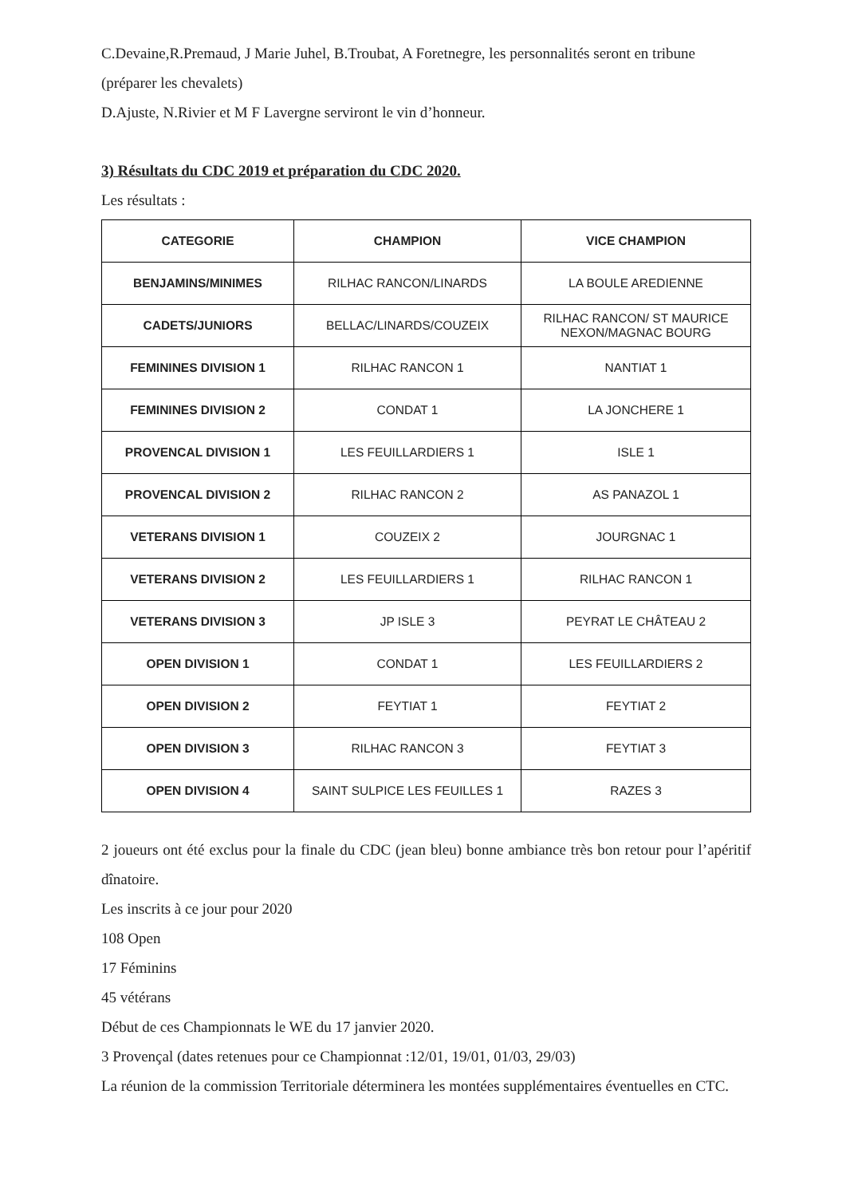C.Devaine,R.Premaud, J Marie Juhel, B.Troubat, A Foretnegre, les personnalités seront en tribune (préparer les chevalets)
D.Ajuste, N.Rivier et M F Lavergne serviront le vin d’honneur.
3) Résultats du CDC 2019 et préparation du CDC 2020.
Les résultats :
| CATEGORIE | CHAMPION | VICE CHAMPION |
| --- | --- | --- |
| BENJAMINS/MINIMES | RILHAC RANCON/LINARDS | LA BOULE AREDIENNE |
| CADETS/JUNIORS | BELLAC/LINARDS/COUZEIX | RILHAC RANCON/ ST MAURICE NEXON/MAGNAC BOURG |
| FEMININES DIVISION 1 | RILHAC RANCON 1 | NANTIAT 1 |
| FEMININES DIVISION 2 | CONDAT 1 | LA JONCHERE 1 |
| PROVENCAL DIVISION 1 | LES FEUILLARDIERS 1 | ISLE 1 |
| PROVENCAL DIVISION 2 | RILHAC RANCON 2 | AS PANAZOL 1 |
| VETERANS DIVISION 1 | COUZEIX 2 | JOURGNAC 1 |
| VETERANS DIVISION 2 | LES FEUILLARDIERS 1 | RILHAC RANCON 1 |
| VETERANS DIVISION 3 | JP ISLE 3 | PEYRAT LE CHÂTEAU 2 |
| OPEN DIVISION 1 | CONDAT 1 | LES FEUILLARDIERS 2 |
| OPEN DIVISION 2 | FEYTIAT 1 | FEYTIAT 2 |
| OPEN DIVISION 3 | RILHAC RANCON 3 | FEYTIAT 3 |
| OPEN DIVISION 4 | SAINT SULPICE LES FEUILLES 1 | RAZES 3 |
2 joueurs ont été exclus pour la finale du CDC (jean bleu) bonne ambiance très bon retour pour l’apéritif dînatoire.
Les inscrits à ce jour pour 2020
108 Open
17 Féminins
45 vétérans
Début de ces Championnats le WE du 17 janvier 2020.
3 Provençal (dates retenues pour ce Championnat :12/01, 19/01, 01/03, 29/03)
La réunion de la commission Territoriale déterminera les montées supplémentaires éventuelles en CTC.